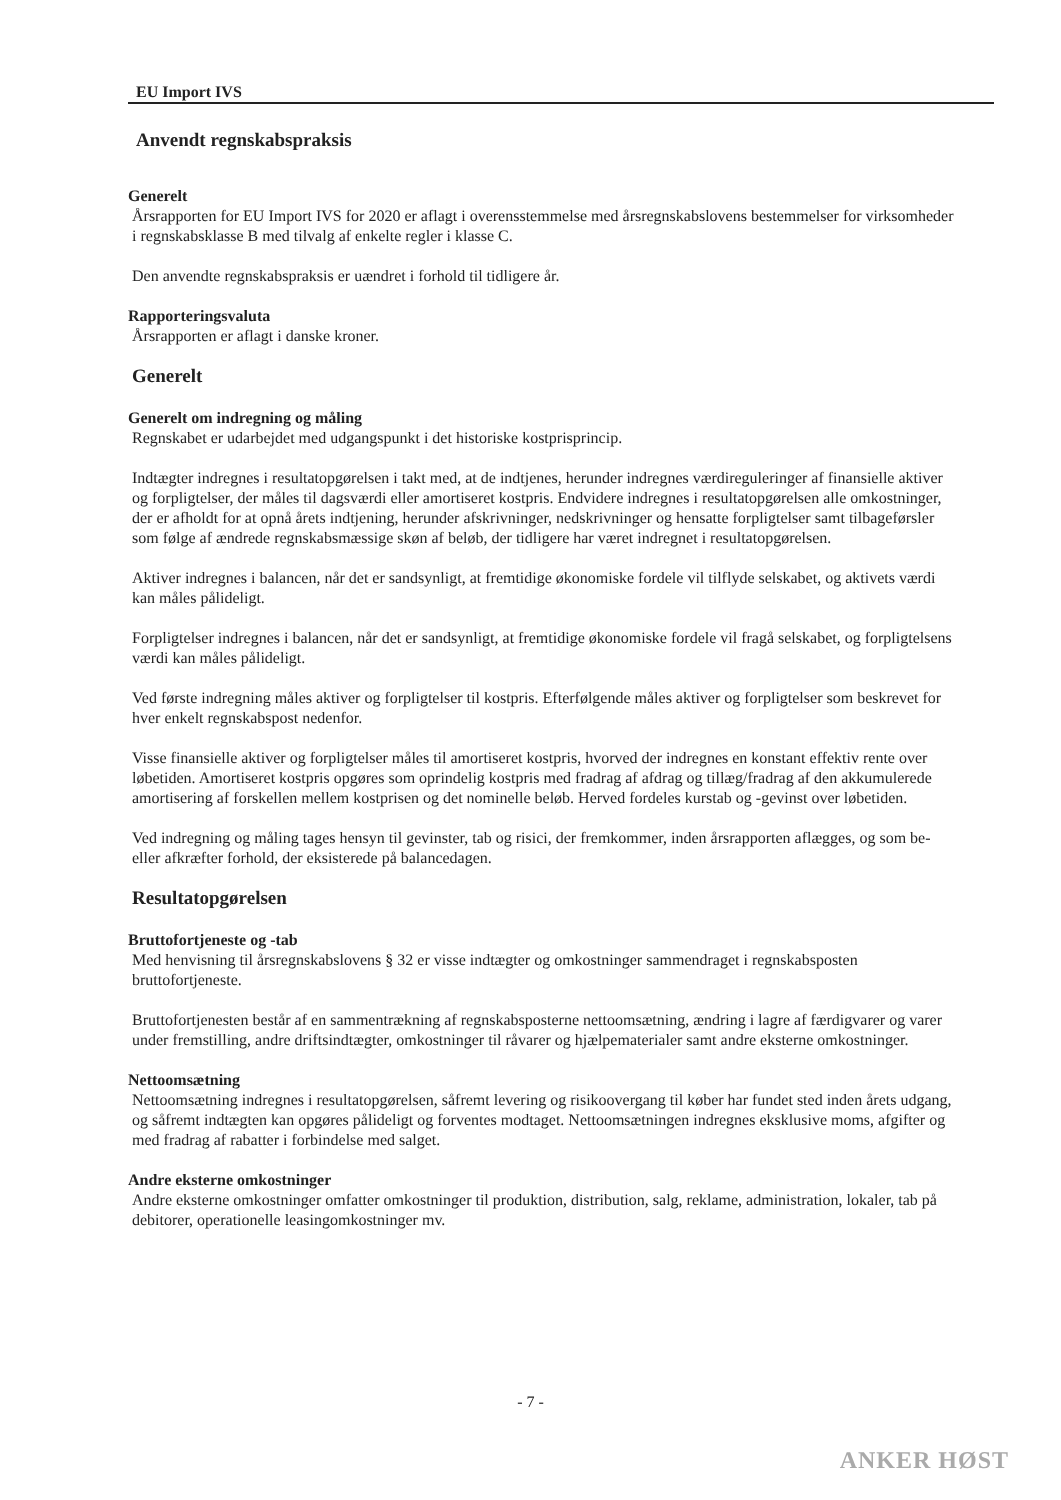EU Import IVS
Anvendt regnskabspraksis
Generelt
Årsrapporten for EU Import IVS for 2020 er aflagt i overensstemmelse med årsregnskabslovens bestemmelser for virksomheder i regnskabsklasse B med tilvalg af enkelte regler i klasse C.
Den anvendte regnskabspraksis er uændret i forhold til tidligere år.
Rapporteringsvaluta
Årsrapporten er aflagt i danske kroner.
Generelt
Generelt om indregning og måling
Regnskabet er udarbejdet med udgangspunkt i det historiske kostprisprincip.
Indtægter indregnes i resultatopgørelsen i takt med, at de indtjenes, herunder indregnes værdireguleringer af finansielle aktiver og forpligtelser, der måles til dagsværdi eller amortiseret kostpris. Endvidere indregnes i resultatopgørelsen alle omkostninger, der er afholdt for at opnå årets indtjening, herunder afskrivninger, nedskrivninger og hensatte forpligtelser samt tilbageførsler som følge af ændrede regnskabsmæssige skøn af beløb, der tidligere har været indregnet i resultatopgørelsen.
Aktiver indregnes i balancen, når det er sandsynligt, at fremtidige økonomiske fordele vil tilflyde selskabet, og aktivets værdi kan måles pålideligt.
Forpligtelser indregnes i balancen, når det er sandsynligt, at fremtidige økonomiske fordele vil fragå selskabet, og forpligtelsens værdi kan måles pålideligt.
Ved første indregning måles aktiver og forpligtelser til kostpris. Efterfølgende måles aktiver og forpligtelser som beskrevet for hver enkelt regnskabspost nedenfor.
Visse finansielle aktiver og forpligtelser måles til amortiseret kostpris, hvorved der indregnes en konstant effektiv rente over løbetiden. Amortiseret kostpris opgøres som oprindelig kostpris med fradrag af afdrag og tillæg/fradrag af den akkumulerede amortisering af forskellen mellem kostprisen og det nominelle beløb. Herved fordeles kurstab og -gevinst over løbetiden.
Ved indregning og måling tages hensyn til gevinster, tab og risici, der fremkommer, inden årsrapporten aflægges, og som be- eller afkræfter forhold, der eksisterede på balancedagen.
Resultatopgørelsen
Bruttofortjeneste og -tab
Med henvisning til årsregnskabslovens § 32 er visse indtægter og omkostninger sammendraget i regnskabsposten bruttofortjeneste.
Bruttofortjenesten består af en sammentrækning af regnskabsposterne nettoomsætning, ændring i lagre af færdigvarer og varer under fremstilling, andre driftsindtægter, omkostninger til råvarer og hjælpematerialer samt andre eksterne omkostninger.
Nettoomsætning
Nettoomsætning indregnes i resultatopgørelsen, såfremt levering og risikoovergang til køber har fundet sted inden årets udgang, og såfremt indtægten kan opgøres pålideligt og forventes modtaget. Nettoomsætningen indregnes eksklusive moms, afgifter og med fradrag af rabatter i forbindelse med salget.
Andre eksterne omkostninger
Andre eksterne omkostninger omfatter omkostninger til produktion, distribution, salg, reklame, administration, lokaler, tab på debitorer, operationelle leasingomkostninger mv.
- 7 -
ANKER HØST